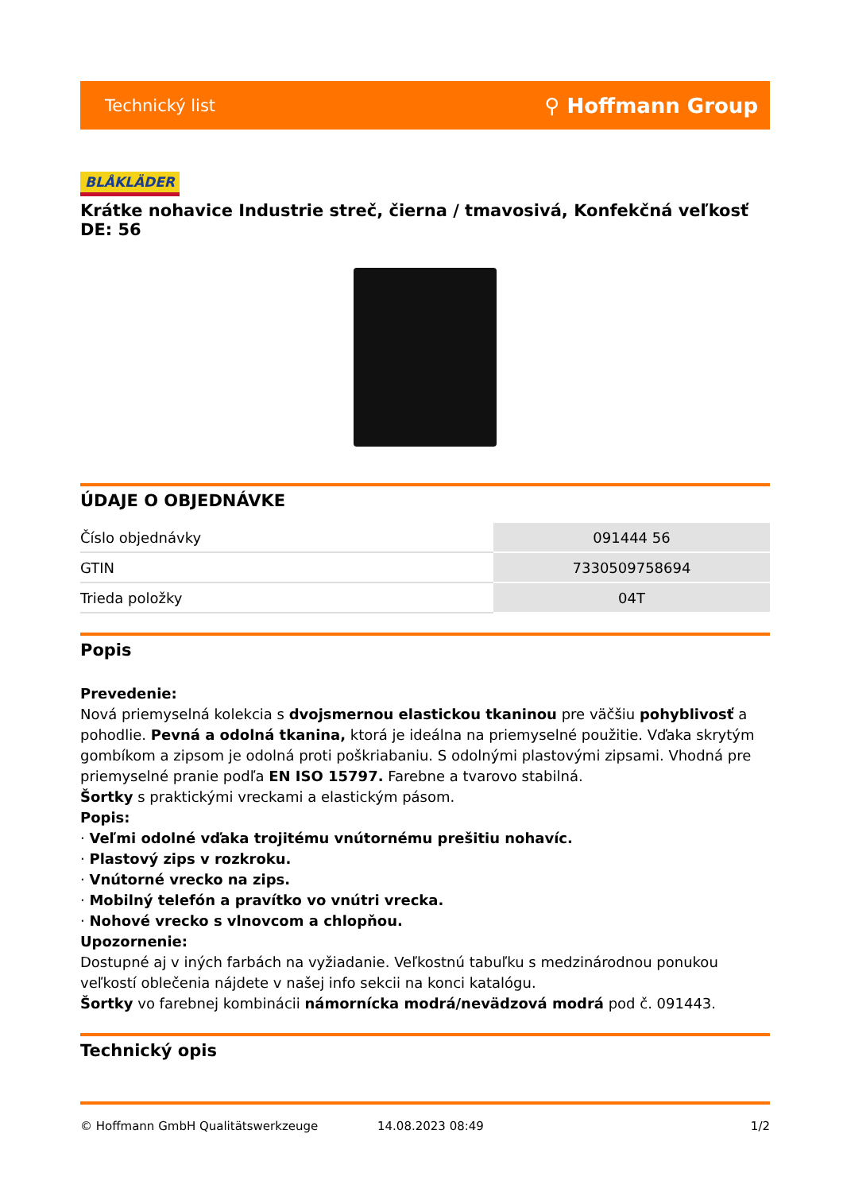Technický list ⚲ Hoffmann Group
BLÅKLÄDER
Krátke nohavice Industrie streč, čierna / tmavosivá, Konfekčná veľkosť DE: 56
ÚDAJE O OBJEDNÁVKE
| Číslo objednávky | 091444 56 |
| GTIN | 7330509758694 |
| Trieda položky | 04T |
Popis
Prevedenie:
Nová priemyselná kolekcia s dvojsmernou elastickou tkaninou pre väčšiu pohyblivosť a pohodlie. Pevná a odolná tkanina, ktorá je ideálna na priemyselné použitie. Vďaka skrytým gombíkom a zipsom je odolná proti poškriabaniu. S odolnými plastovými zipsami. Vhodná pre priemyselné pranie podľa EN ISO 15797. Farebne a tvarovo stabilná.
Šortky s praktickými vreckami a elastickým pásom.
Popis:
· Veľmi odolné vďaka trojitému vnútornému prešitiu nohavíc.
· Plastový zips v rozkroku.
· Vnútorné vrecko na zips.
· Mobilný telefón a pravítko vo vnútri vrecka.
· Nohové vrecko s vlnovcom a chlopňou.
Upozornenie:
Dostupné aj v iných farbách na vyžiadanie. Veľkostnú tabuľku s medzinárodnou ponukou veľkostí oblečenia nájdete v našej info sekcii na konci katalógu.
Šortky vo farebnej kombinácii námornícka modrá/nevädzová modrá pod č. 091443.
Technický opis
© Hoffmann GmbH Qualitätswerkzeuge 14.08.2023 08:49 1/2